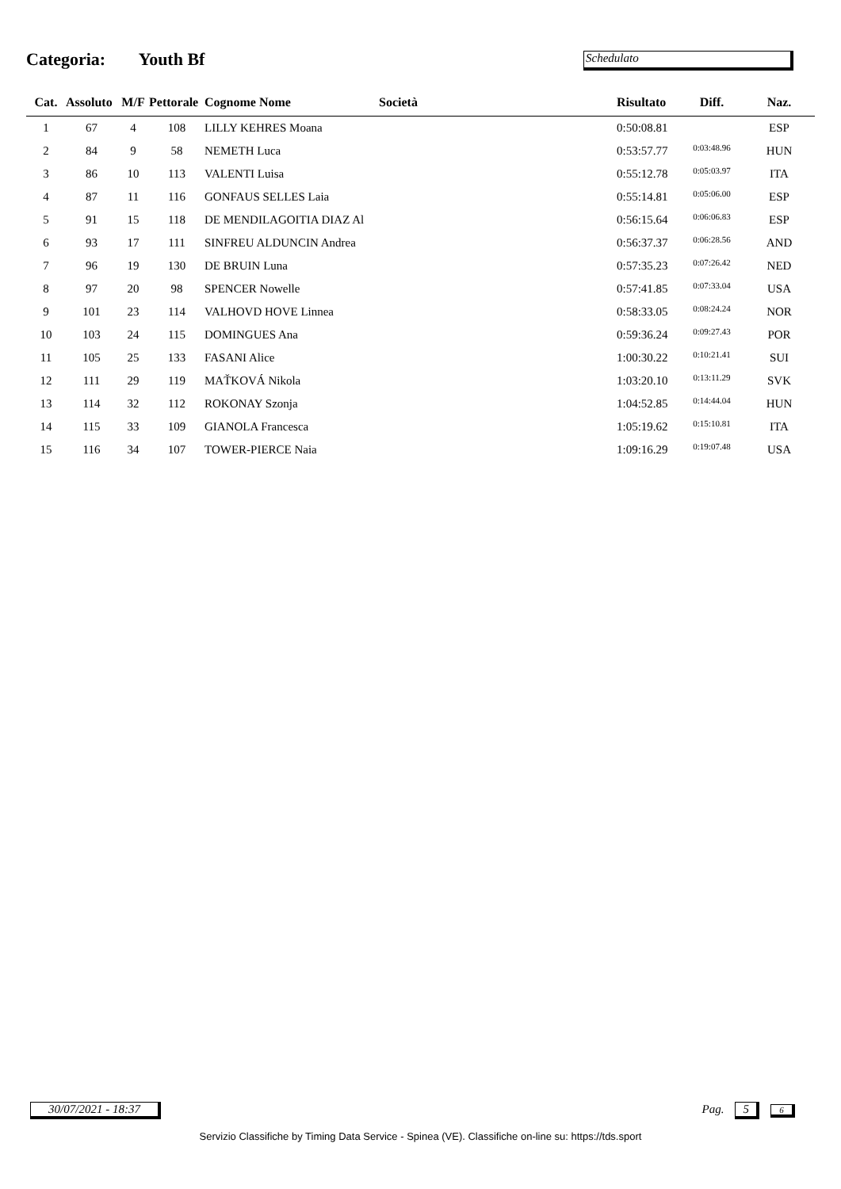Categoria: Youth Bf
Schedulato
| Cat. | Assoluto | M/F | Pettorale | Cognome Nome | Società | Risultato | Diff. | Naz. |
| --- | --- | --- | --- | --- | --- | --- | --- | --- |
| 1 | 67 | 4 | 108 | LILLY KEHRES Moana | | 0:50:08.81 | | ESP |
| 2 | 84 | 9 | 58 | NEMETH Luca | | 0:53:57.77 | 0:03:48.96 | HUN |
| 3 | 86 | 10 | 113 | VALENTI Luisa | | 0:55:12.78 | 0:05:03.97 | ITA |
| 4 | 87 | 11 | 116 | GONFAUS SELLES Laia | | 0:55:14.81 | 0:05:06.00 | ESP |
| 5 | 91 | 15 | 118 | DE MENDILAGOITIA DIAZ Al | | 0:56:15.64 | 0:06:06.83 | ESP |
| 6 | 93 | 17 | 111 | SINFREU ALDUNCIN Andrea | | 0:56:37.37 | 0:06:28.56 | AND |
| 7 | 96 | 19 | 130 | DE BRUIN Luna | | 0:57:35.23 | 0:07:26.42 | NED |
| 8 | 97 | 20 | 98 | SPENCER Nowelle | | 0:57:41.85 | 0:07:33.04 | USA |
| 9 | 101 | 23 | 114 | VALHOVD HOVE Linnea | | 0:58:33.05 | 0:08:24.24 | NOR |
| 10 | 103 | 24 | 115 | DOMINGUES Ana | | 0:59:36.24 | 0:09:27.43 | POR |
| 11 | 105 | 25 | 133 | FASANI Alice | | 1:00:30.22 | 0:10:21.41 | SUI |
| 12 | 111 | 29 | 119 | MAŤKOVÁ Nikola | | 1:03:20.10 | 0:13:11.29 | SVK |
| 13 | 114 | 32 | 112 | ROKONAY Szonja | | 1:04:52.85 | 0:14:44.04 | HUN |
| 14 | 115 | 33 | 109 | GIANOLA Francesca | | 1:05:19.62 | 0:15:10.81 | ITA |
| 15 | 116 | 34 | 107 | TOWER-PIERCE Naia | | 1:09:16.29 | 0:19:07.48 | USA |
30/07/2021 - 18:37
Pag. 5 6
Servizio Classifiche by Timing Data Service - Spinea (VE). Classifiche on-line su: https://tds.sport